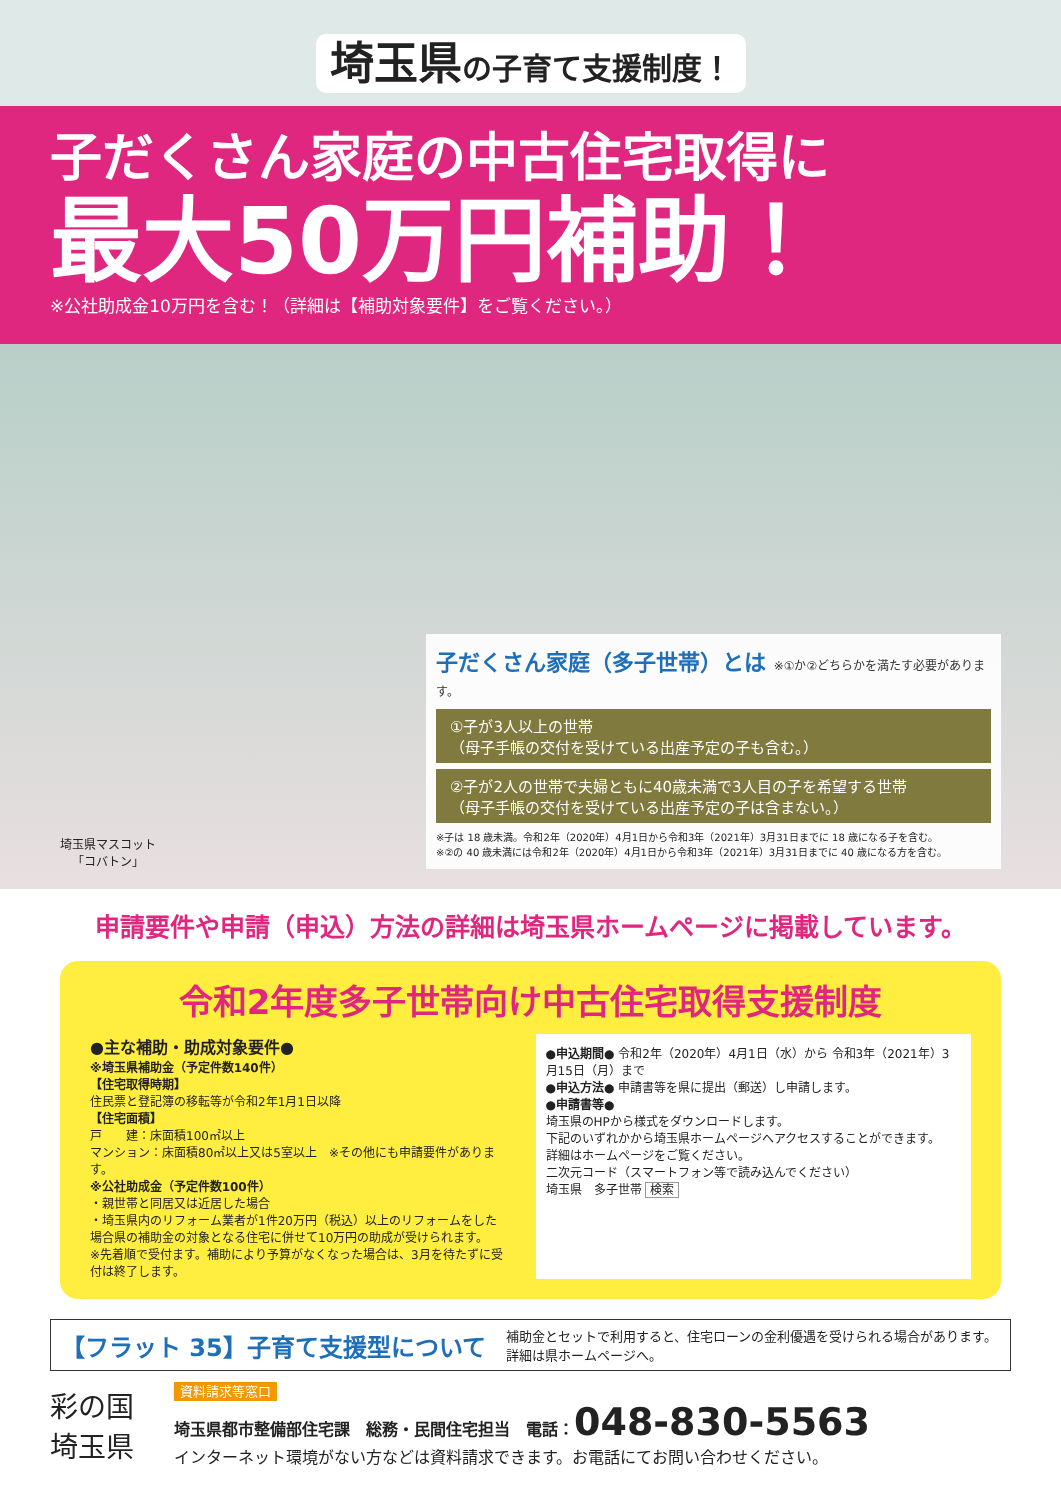埼玉県の子育て支援制度！
子だくさん家庭の中古住宅取得に
最大50万円補助！
※公社助成金10万円を含む！（詳細は【補助対象要件】をご覧ください。）
埼玉県マスコット
「コバトン」
子だくさん家庭（多子世帯）とは ※①か②どちらかを満たす必要があります。
①子が3人以上の世帯
（母子手帳の交付を受けている出産予定の子も含む。）
②子が2人の世帯で夫婦ともに40歳未満で3人目の子を希望する世帯
（母子手帳の交付を受けている出産予定の子は含まない。）
※子は 18 歳未満。令和2年（2020年）4月1日から令和3年（2021年）3月31日までに 18 歳になる子を含む。
※②の 40 歳未満には令和2年（2020年）4月1日から令和3年（2021年）3月31日までに 40 歳になる方を含む。
申請要件や申請（申込）方法の詳細は埼玉県ホームページに掲載しています。
令和2年度多子世帯向け中古住宅取得支援制度
●主な補助・助成対象要件●
※埼玉県補助金（予定件数140件）
【住宅取得時期】
住民票と登記簿の移転等が令和2年1月1日以降
【住宅面積】
戸　　建：床面積100㎡以上
マンション：床面積80㎡以上又は5室以上　※その他にも申請要件があります。
※公社助成金（予定件数100件）
・親世帯と同居又は近居した場合
・埼玉県内のリフォーム業者が1件20万円（税込）以上のリフォームをした場合県の補助金の対象となる住宅に併せて10万円の助成が受けられます。
※先着順で受付ます。補助により予算がなくなった場合は、3月を待たずに受付は終了します。
●申込期間● 令和2年（2020年）4月1日（水）から 令和3年（2021年）3月15日（月）まで
●申込方法● 申請書等を県に提出（郵送）し申請します。
●申請書等●
埼玉県のHPから様式をダウンロードします。
下記のいずれかから埼玉県ホームページへアクセスすることができます。
詳細はホームページをご覧ください。
二次元コード（スマートフォン等で読み込んでください）
埼玉県　多子世帯 検索
【フラット 35】子育て支援型について 補助金とセットで利用すると、住宅ローンの金利優遇を受けられる場合があります。
詳細は県ホームページへ。
彩の国
埼玉県
資料請求等窓口
埼玉県都市整備部住宅課　総務・民間住宅担当　電話：048-830-5563
インターネット環境がない方などは資料請求できます。お電話にてお問い合わせください。